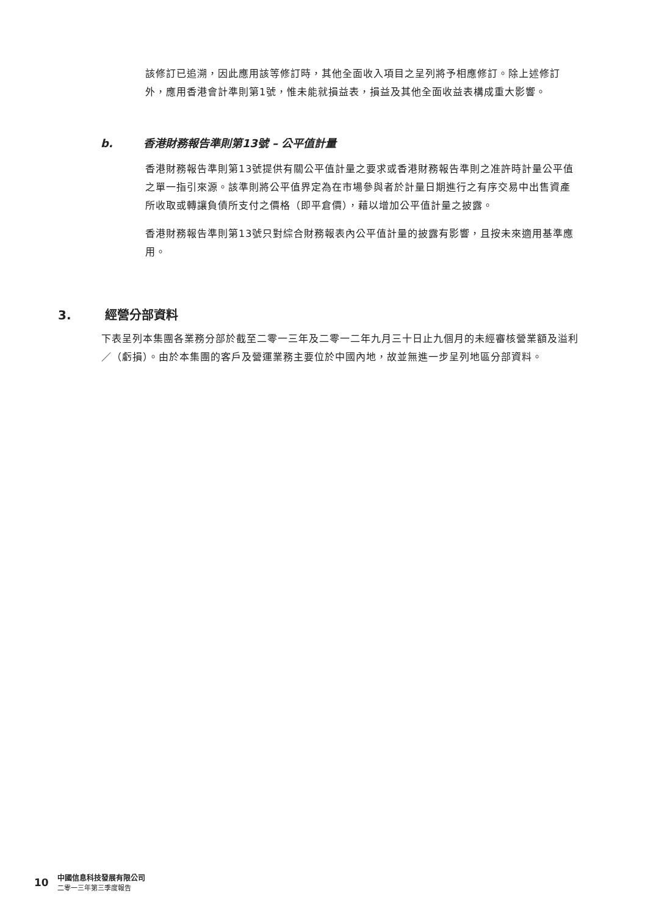該修訂已追溯，因此應用該等修訂時，其他全面收入項目之呈列將予相應修訂。除上述修訂外，應用香港會計準則第1號，惟未能就損益表，損益及其他全面收益表構成重大影響。
b. 香港財務報告準則第13號 – 公平值計量
香港財務報告準則第13號提供有關公平值計量之要求或香港財務報告準則之准許時計量公平值之單一指引來源。該準則將公平值界定為在市場參與者於計量日期進行之有序交易中出售資產所收取或轉讓負債所支付之價格（即平倉價），藉以增加公平值計量之披露。
香港財務報告準則第13號只對綜合財務報表內公平值計量的披露有影響，且按未來適用基準應用。
3. 經營分部資料
下表呈列本集團各業務分部於截至二零一三年及二零一二年九月三十日止九個月的未經審核營業額及溢利／（虧損）。由於本集團的客戶及營運業務主要位於中國內地，故並無進一步呈列地區分部資料。
10
中國信息科技發展有限公司
二零一三年第三季度報告